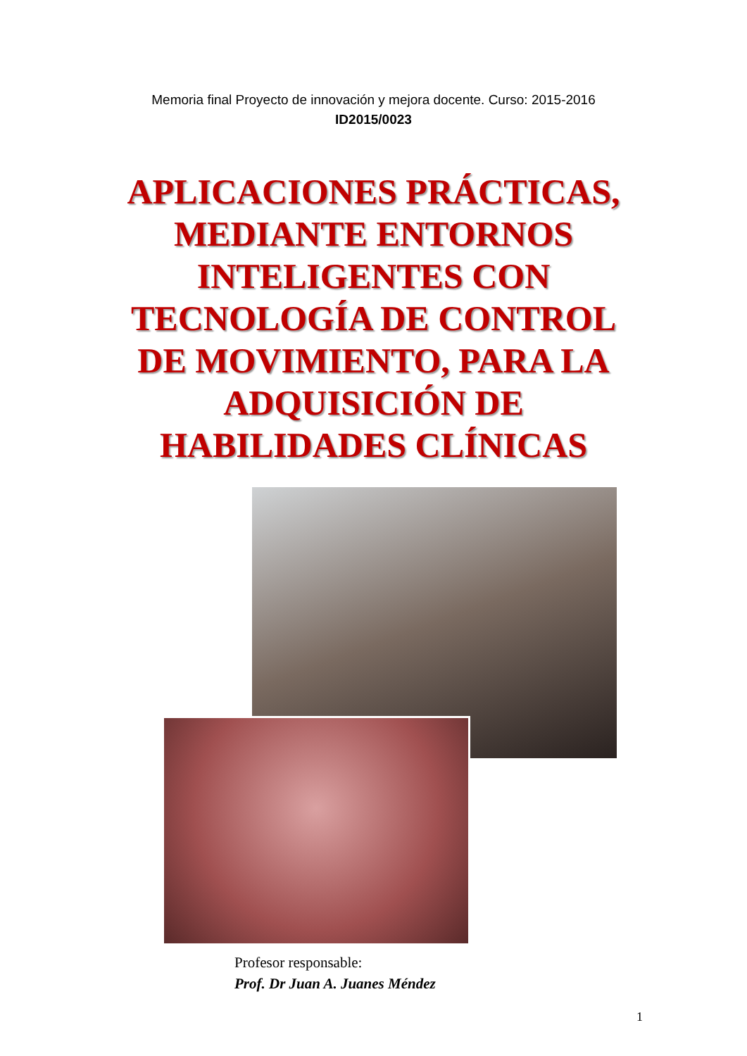Memoria final Proyecto de innovación y mejora docente. Curso: 2015-2016
ID2015/0023
APLICACIONES PRÁCTICAS,
MEDIANTE ENTORNOS
INTELIGENTES CON
TECNOLOGÍA DE CONTROL
DE MOVIMIENTO, PARA LA
ADQUISICIÓN DE
HABILIDADES CLÍNICAS
Profesor responsable:
Prof. Dr Juan A. Juanes Méndez
1